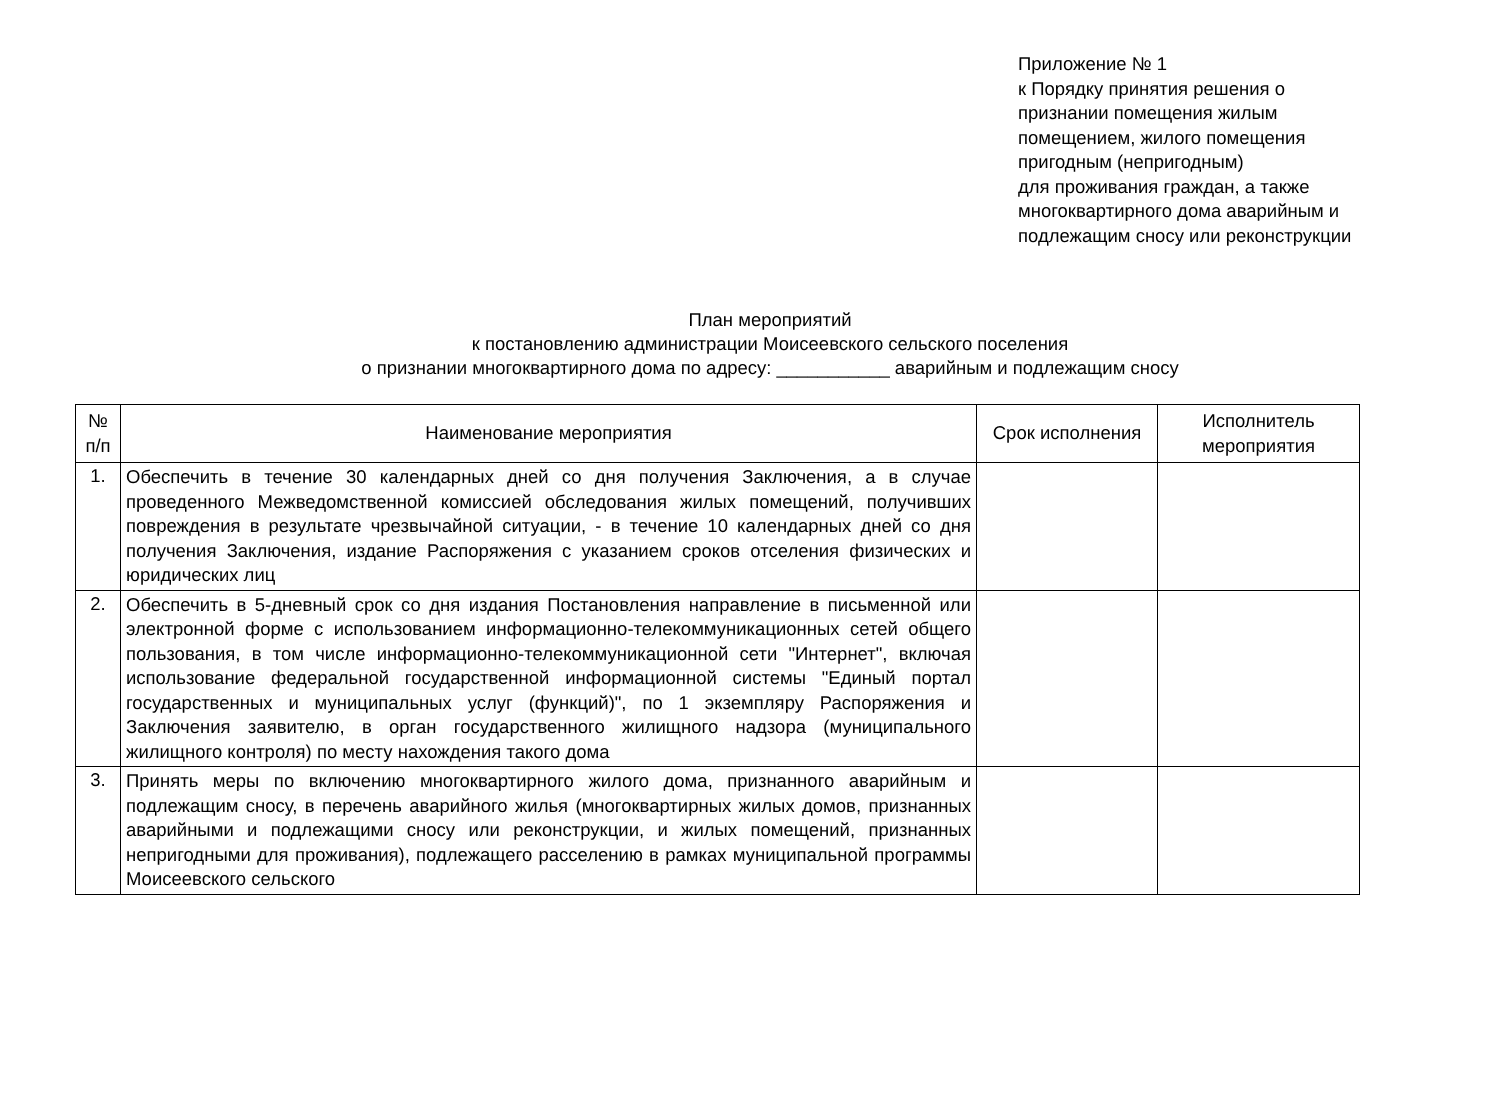Приложение № 1
к Порядку принятия решения о
признании помещения жилым
помещением, жилого помещения
пригодным (непригодным)
для проживания граждан, а также
многоквартирного дома аварийным и
подлежащим сносу или реконструкции
План мероприятий
к постановлению администрации Моисеевского сельского поселения
о признании многоквартирного дома по адресу: ___________ аварийным и подлежащим сносу
| № п/п | Наименование мероприятия | Срок исполнения | Исполнитель мероприятия |
| --- | --- | --- | --- |
| 1. | Обеспечить в течение 30 календарных дней со дня получения Заключения, а в случае проведенного Межведомственной комиссией обследования жилых помещений, получивших повреждения в результате чрезвычайной ситуации, - в течение 10 календарных дней со дня получения Заключения, издание Распоряжения с указанием сроков отселения физических и юридических лиц | | |
| 2. | Обеспечить в 5-дневный срок со дня издания Постановления направление в письменной или электронной форме с использованием информационно-телекоммуникационных сетей общего пользования, в том числе информационно-телекоммуникационной сети "Интернет", включая использование федеральной государственной информационной системы "Единый портал государственных и муниципальных услуг (функций)", по 1 экземпляру Распоряжения и Заключения заявителю, в орган государственного жилищного надзора (муниципального жилищного контроля) по месту нахождения такого дома | | |
| 3. | Принять меры по включению многоквартирного жилого дома, признанного аварийным и подлежащим сносу, в перечень аварийного жилья (многоквартирных жилых домов, признанных аварийными и подлежащими сносу или реконструкции, и жилых помещений, признанных непригодными для проживания), подлежащего расселению в рамках муниципальной программы Моисеевского сельского | | |